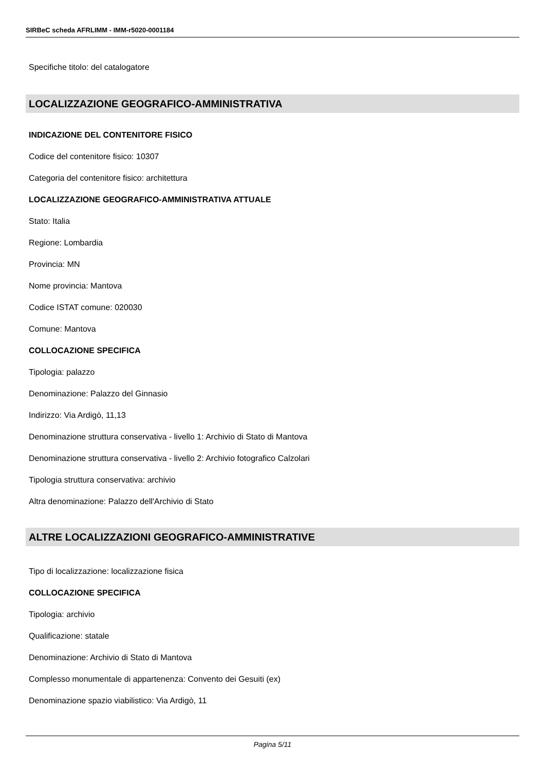SIRBeC scheda AFRLIMM - IMM-r5020-0001184
Specifiche titolo: del catalogatore
LOCALIZZAZIONE GEOGRAFICO-AMMINISTRATIVA
INDICAZIONE DEL CONTENITORE FISICO
Codice del contenitore fisico: 10307
Categoria del contenitore fisico: architettura
LOCALIZZAZIONE GEOGRAFICO-AMMINISTRATIVA ATTUALE
Stato: Italia
Regione: Lombardia
Provincia: MN
Nome provincia: Mantova
Codice ISTAT comune: 020030
Comune: Mantova
COLLOCAZIONE SPECIFICA
Tipologia: palazzo
Denominazione: Palazzo del Ginnasio
Indirizzo: Via Ardigò, 11,13
Denominazione struttura conservativa - livello 1: Archivio di Stato di Mantova
Denominazione struttura conservativa - livello 2: Archivio fotografico Calzolari
Tipologia struttura conservativa: archivio
Altra denominazione: Palazzo dell'Archivio di Stato
ALTRE LOCALIZZAZIONI GEOGRAFICO-AMMINISTRATIVE
Tipo di localizzazione: localizzazione fisica
COLLOCAZIONE SPECIFICA
Tipologia: archivio
Qualificazione: statale
Denominazione: Archivio di Stato di Mantova
Complesso monumentale di appartenenza: Convento dei Gesuiti (ex)
Denominazione spazio viabilistico: Via Ardigò, 11
Pagina 5/11